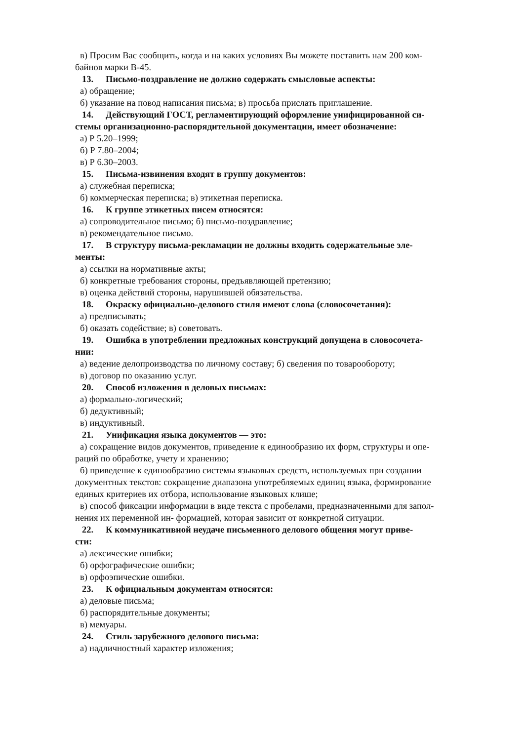в) Просим Вас сообщить, когда и на каких условиях Вы можете поставить нам 200 ком-
байнов марки В-45.
13. Письмо-поздравление не должно содержать смысловые аспекты:
а) обращение;
б) указание на повод написания письма; в) просьба прислать приглашение.
14. Действующий ГОСТ, регламентирующий оформление унифицированной си-
стемы организационно-распорядительной документации, имеет обозначение:
а) Р 5.20–1999;
б) Р 7.80–2004;
в) Р 6.30–2003.
15. Письма-извинения входят в группу документов:
а) служебная переписка;
б) коммерческая переписка; в) этикетная переписка.
16. К группе этикетных писем относятся:
а) сопроводительное письмо; б) письмо-поздравление;
в) рекомендательное письмо.
17. В структуру письма-рекламации не должны входить содержательные эле-
менты:
а) ссылки на нормативные акты;
б) конкретные требования стороны, предъявляющей претензию;
в) оценка действий стороны, нарушившей обязательства.
18. Окраску официально-делового стиля имеют слова (словосочетания):
а) предписывать;
б) оказать содействие; в) советовать.
19. Ошибка в употреблении предложных конструкций допущена в словосочета-
нии:
а) ведение делопроизводства по личному составу; б) сведения по товарообороту;
в) договор по оказанию услуг.
20. Способ изложения в деловых письмах:
а) формально-логический;
б) дедуктивный;
в) индуктивный.
21. Унификация языка документов — это:
а) сокращение видов документов, приведение к единообразию их форм, структуры и опе-
раций по обработке, учету и хранению;
б) приведение к единообразию системы языковых средств, используемых при создании
документных текстов: сокращение диапазона употребляемых единиц языка, формирование
единых критериев их отбора, использование языковых клише;
в) способ фиксации информации в виде текста с пробелами, предназначенными для запол-
нения их переменной ин- формацией, которая зависит от конкретной ситуации.
22. К коммуникативной неудаче письменного делового общения могут приве-
сти:
а) лексические ошибки;
б) орфографические ошибки;
в) орфоэпические ошибки.
23. К официальным документам относятся:
а) деловые письма;
б) распорядительные документы;
в) мемуары.
24. Стиль зарубежного делового письма:
а) надличностный характер изложения;